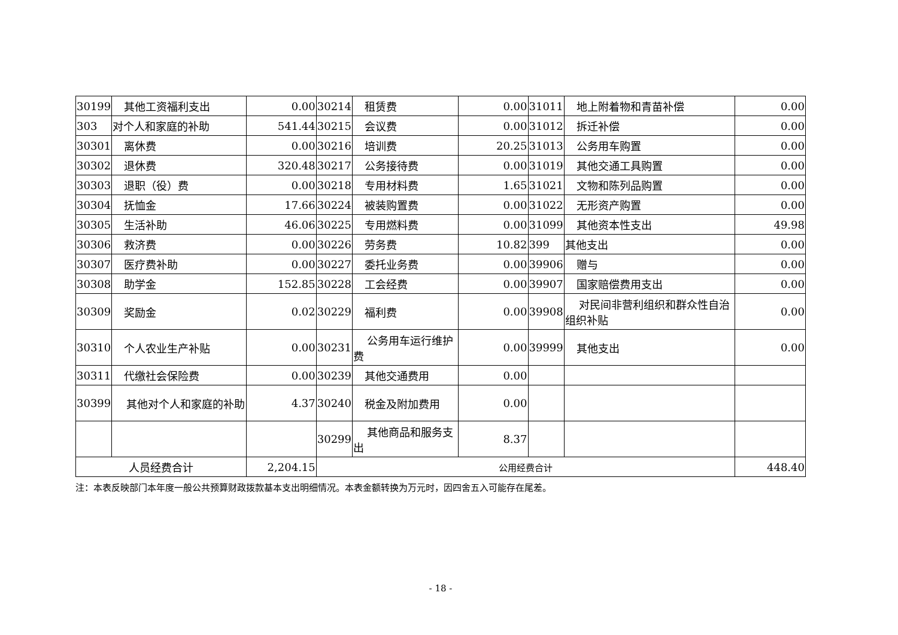| 30199 | 其他工资福利支出 | 0.00 | 30214 | 租赁费 | 0.00 | 31011 | 地上附着物和青苗补偿 | 0.00 |
| 303 | 对个人和家庭的补助 | 541.44 | 30215 | 会议费 | 0.00 | 31012 | 拆迁补偿 | 0.00 |
| 30301 | 离休费 | 0.00 | 30216 | 培训费 | 20.25 | 31013 | 公务用车购置 | 0.00 |
| 30302 | 退休费 | 320.48 | 30217 | 公务接待费 | 0.00 | 31019 | 其他交通工具购置 | 0.00 |
| 30303 | 退职（役）费 | 0.00 | 30218 | 专用材料费 | 1.65 | 31021 | 文物和陈列品购置 | 0.00 |
| 30304 | 抚恤金 | 17.66 | 30224 | 被装购置费 | 0.00 | 31022 | 无形资产购置 | 0.00 |
| 30305 | 生活补助 | 46.06 | 30225 | 专用燃料费 | 0.00 | 31099 | 其他资本性支出 | 49.98 |
| 30306 | 救济费 | 0.00 | 30226 | 劳务费 | 10.82 | 399 | 其他支出 | 0.00 |
| 30307 | 医疗费补助 | 0.00 | 30227 | 委托业务费 | 0.00 | 39906 | 赠与 | 0.00 |
| 30308 | 助学金 | 152.85 | 30228 | 工会经费 | 0.00 | 39907 | 国家赔偿费用支出 | 0.00 |
| 30309 | 奖励金 | 0.02 | 30229 | 福利费 | 0.00 | 39908 | 对民间非营利组织和群众性自治组织补贴 | 0.00 |
| 30310 | 个人农业生产补贴 | 0.00 | 30231 | 公务用车运行维护费 | 0.00 | 39999 | 其他支出 | 0.00 |
| 30311 | 代缴社会保险费 | 0.00 | 30239 | 其他交通费用 | 0.00 | | | |
| 30399 | 其他对个人和家庭的补助 | 4.37 | 30240 | 税金及附加费用 | 0.00 | | | |
| | | | 30299 | 其他商品和服务支出 | 8.37 | | | |
| 人员经费合计 | | 2,204.15 | 公用经费合计 | | | | | 448.40 |
注：本表反映部门本年度一般公共预算财政拨款基本支出明细情况。本表金额转换为万元时，因四舍五入可能存在尾差。
- 18 -